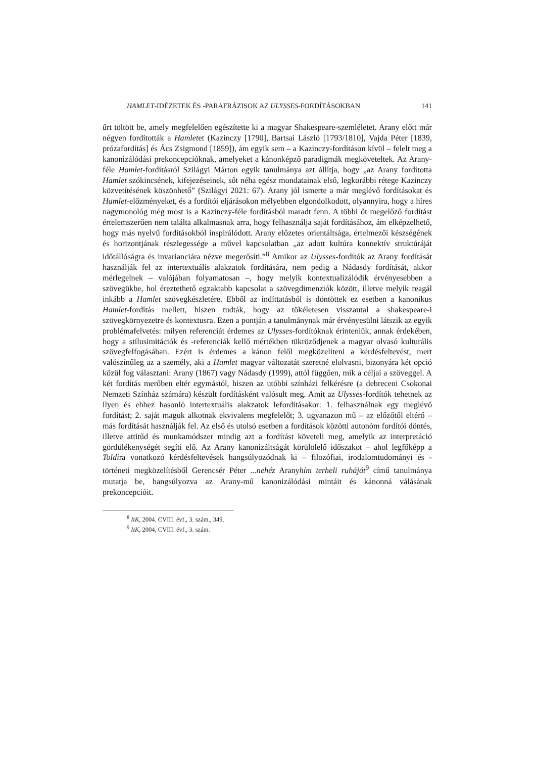HAMLET-IDÉZETEK ÉS -PARAFRÁZISOK AZ ULYSSES-FORDÍTÁSOKBAN 141
űrt töltött be, amely megfelelően egészítette ki a magyar Shakespeare-szemléletet. Arany előtt már négyen fordították a Hamletet (Kazinczy [1790], Bartsai László [1793/1810], Vajda Péter [1839, prózafordítás] és Ács Zsigmond [1859]), ám egyik sem – a Kazinczy-fordításon kívül – felelt meg a kanonizálódási prekoncepcióknak, amelyeket a kánonképző paradigmák megköveteltek. Az Arany-féle Hamlet-fordításról Szilágyi Márton egyik tanulmánya azt állítja, hogy „az Arany fordította Hamlet szókincsének, kifejezéseinek, sőt néha egész mondatainak első, legkorábbi rétege Kazinczy közvetítésének köszönhető” (Szilágyi 2021: 67). Arany jól ismerte a már meglévő fordításokat és Hamlet-előzményeket, és a fordítói eljárásokon mélyebben elgondolkodott, olyannyira, hogy a híres nagymonológ még most is a Kazinczy-féle fordításból maradt fenn. A többi őt megelőző fordítást értelemszerűen nem találta alkalmasnak arra, hogy felhasználja saját fordításához, ám elképzelhető, hogy más nyelvű fordításokból inspirálódott. Arany előzetes orientáltsága, értelmezői készségének és horizontjának részlegessége a művel kapcsolatban „az adott kultúra konnektív struktúráját időtállóságra és invarianciára nézve megerősíti.”<sup>8</sup> Amikor az Ulysses-fordítók az Arany fordítását használják fel az intertextuális alakzatok fordítására, nem pedig a Nádasdy fordítását, akkor mérlegelnek – valójában folyamatosan –, hogy melyik kontextualizálódik érvényesebben a szövegükbe, hol éreztethető egzaktabb kapcsolat a szövegdimenziók között, illetve melyik reagál inkább a Hamlet szövegkészletére. Ebből az indíttatásból is döntöttek ez esetben a kanonikus Hamlet-fordítás mellett, hiszen tudták, hogy az tökéletesen visszautal a shakespeare-i szövegkörnyezetre és kontextusra. Ezen a pontján a tanulmánynak már érvényesülni látszik az egyik problémafelvetés: milyen referenciát érdemes az Ulysses-fordítóknak érinteniük, annak érdekében, hogy a stílusimitációk és -referenciák kellő mértékben tükröződjenek a magyar olvasó kulturális szövegfelfogásában. Ezért is érdemes a kánon felől megközelíteni a kérdésfeltevést, mert valószínűleg az a személy, aki a Hamlet magyar változatát szeretné elolvasni, bizonyára két opció közül fog választani: Arany (1867) vagy Nádasdy (1999), attól függően, mik a céljai a szöveggel. A két fordítás merőben eltér egymástól, hiszen az utóbbi színházi felkérésre (a debreceni Csokonai Nemzeti Színház számára) készült fordításként valósult meg. Amit az Ulysses-fordítók tehetnek az ilyen és ehhez hasonló intertextuális alakzatok lefordításakor: 1. felhasználnak egy meglévő fordítást; 2. saját maguk alkotnak ekvivalens megfelelőt; 3. ugyanazon mű – az előzőtől eltérő – más fordítását használják fel. Az első és utolsó esetben a fordítások közötti autonóm fordítói döntés, illetve attitűd és munkamódszer mindig azt a fordítást követeli meg, amelyik az interpretáció gördülékenységét segíti elő. Az Arany kanonizáltságát körülölelő időszakot – ahol legfőképp a Toldira vonatkozó kérdésfeltevések hangsúlyozódnak ki – filozófiai, irodalomtudományi és -történeti megközelítésből Gerencsér Péter ...nehéz Aranyhím terheli ruháját<sup>9</sup> című tanulmánya mutatja be, hangsúlyozva az Arany-mű kanonizálódási mintáit és kánonná válásának prekoncepcióit.
<sup>8</sup> ItK, 2004. CVIII. évf., 3. szám., 349.
<sup>9</sup> ItK, 2004, CVIII. évf., 3. szám.